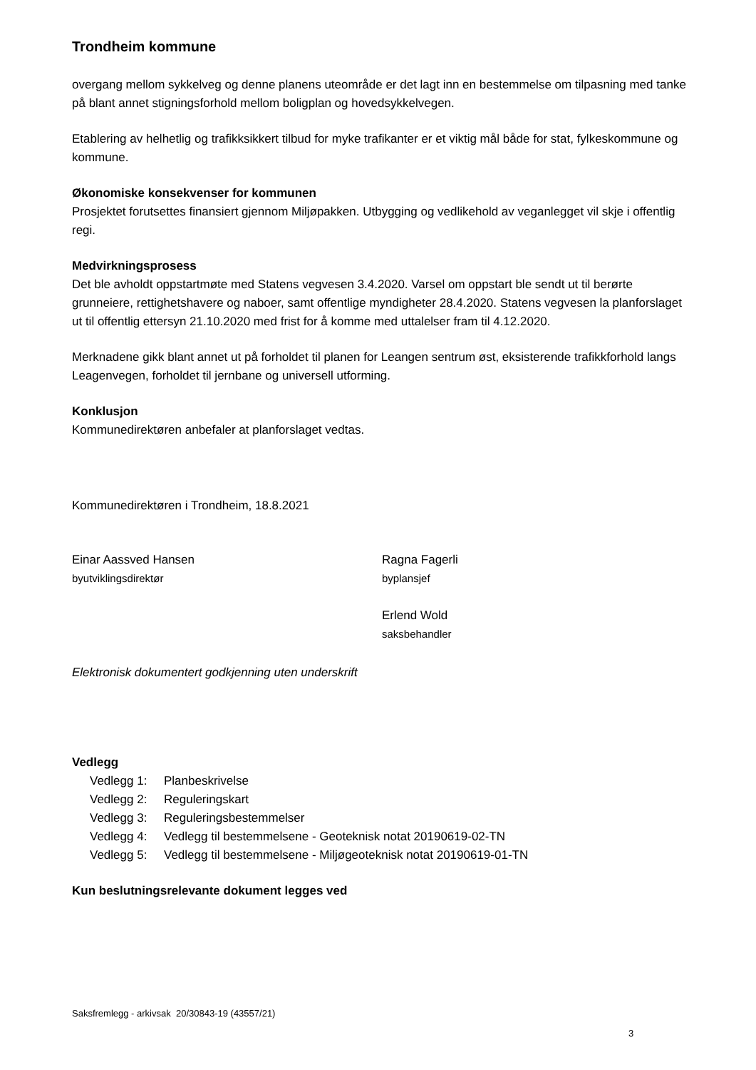Trondheim kommune
overgang mellom sykkelveg og denne planens uteområde er det lagt inn en bestemmelse om tilpasning med tanke på blant annet stigningsforhold mellom boligplan og hovedsykkelvegen.
Etablering av helhetlig og trafikksikkert tilbud for myke trafikanter er et viktig mål både for stat, fylkeskommune og kommune.
Økonomiske konsekvenser for kommunen
Prosjektet forutsettes finansiert gjennom Miljøpakken. Utbygging og vedlikehold av veganlegget vil skje i offentlig regi.
Medvirkningsprosess
Det ble avholdt oppstartmøte med Statens vegvesen 3.4.2020. Varsel om oppstart ble sendt ut til berørte grunneiere, rettighetshavere og naboer, samt offentlige myndigheter 28.4.2020. Statens vegvesen la planforslaget ut til offentlig ettersyn 21.10.2020 med frist for å komme med uttalelser fram til 4.12.2020.
Merknadene gikk blant annet ut på forholdet til planen for Leangen sentrum øst, eksisterende trafikkforhold langs Leagenvegen, forholdet til jernbane og universell utforming.
Konklusjon
Kommunedirektøren anbefaler at planforslaget vedtas.
Kommunedirektøren i Trondheim, 18.8.2021
Einar Aassved Hansen
byutviklingsdirektør
Ragna Fagerli
byplansjef
Erlend Wold
saksbehandler
Elektronisk dokumentert godkjenning uten underskrift
Vedlegg
Vedlegg 1: Planbeskrivelse
Vedlegg 2: Reguleringskart
Vedlegg 3: Reguleringsbestemmelser
Vedlegg 4: Vedlegg til bestemmelsene - Geoteknisk notat 20190619-02-TN
Vedlegg 5: Vedlegg til bestemmelsene - Miljøgeoteknisk notat 20190619-01-TN
Kun beslutningsrelevante dokument legges ved
Saksfremlegg - arkivsak 20/30843-19 (43557/21)
3